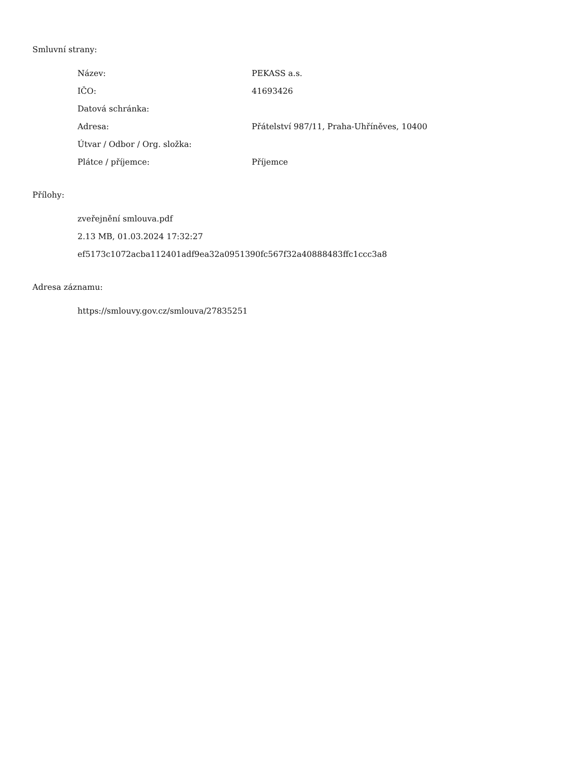Smluvní strany:
| Název: | PEKASS a.s. |
| IČO: | 41693426 |
| Datová schránka: | |
| Adresa: | Přátelství 987/11, Praha-Uhříněves, 10400 |
| Útvar / Odbor / Org. složka: | |
| Plátce / příjemce: | Příjemce |
Přílohy:
zveřejnění smlouva.pdf
2.13 MB, 01.03.2024 17:32:27
ef5173c1072acba112401adf9ea32a0951390fc567f32a40888483ffc1ccc3a8
Adresa záznamu:
https://smlouvy.gov.cz/smlouva/27835251